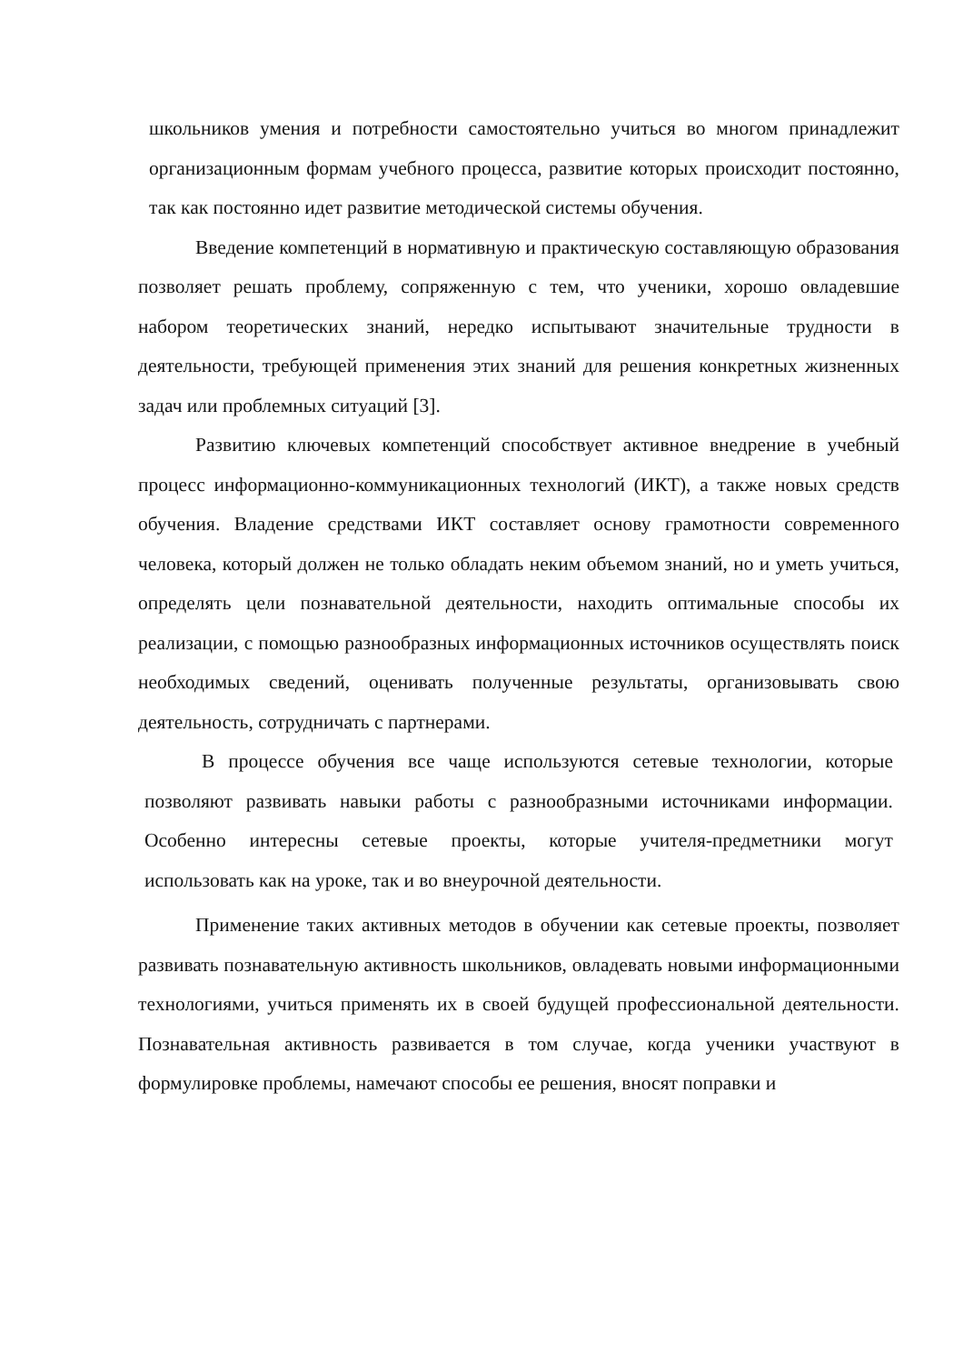школьников умения и потребности самостоятельно учиться во многом принадлежит организационным формам учебного процесса, развитие которых происходит постоянно, так как постоянно идет развитие методической системы обучения.
Введение компетенций в нормативную и практическую составляющую образования позволяет решать проблему, сопряженную с тем, что ученики, хорошо овладевшие набором теоретических знаний, нередко испытывают значительные трудности в деятельности, требующей применения этих знаний для решения конкретных жизненных задач или проблемных ситуаций [3].
Развитию ключевых компетенций способствует активное внедрение в учебный процесс информационно-коммуникационных технологий (ИКТ), а также новых средств обучения. Владение средствами ИКТ составляет основу грамотности современного человека, который должен не только обладать неким объемом знаний, но и уметь учиться, определять цели познавательной деятельности, находить оптимальные способы их реализации, с помощью разнообразных информационных источников осуществлять поиск необходимых сведений, оценивать полученные результаты, организовывать свою деятельность, сотрудничать с партнерами.
В процессе обучения все чаще используются сетевые технологии, которые позволяют развивать навыки работы с разнообразными источниками информации. Особенно интересны сетевые проекты, которые учителя-предметники могут использовать как на уроке, так и во внеурочной деятельности.
Применение таких активных методов в обучении как сетевые проекты, позволяет развивать познавательную активность школьников, овладевать новыми информационными технологиями, учиться применять их в своей будущей профессиональной деятельности. Познавательная активность развивается в том случае, когда ученики участвуют в формулировке проблемы, намечают способы ее решения, вносят поправки и